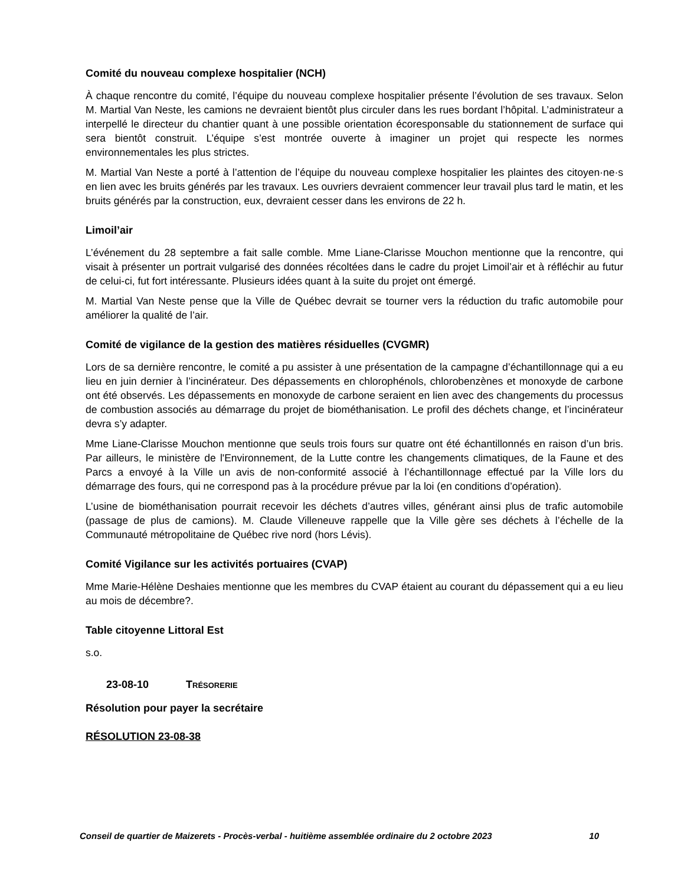Comité du nouveau complexe hospitalier (NCH)
À chaque rencontre du comité, l’équipe du nouveau complexe hospitalier présente l’évolution de ses travaux. Selon M. Martial Van Neste, les camions ne devraient bientôt plus circuler dans les rues bordant l’hôpital. L’administrateur a interpellé le directeur du chantier quant à une possible orientation écoresponsable du stationnement de surface qui sera bientôt construit. L’équipe s’est montrée ouverte à imaginer un projet qui respecte les normes environnementales les plus strictes.
M. Martial Van Neste a porté à l’attention de l’équipe du nouveau complexe hospitalier les plaintes des citoyen·ne·s en lien avec les bruits générés par les travaux. Les ouvriers devraient commencer leur travail plus tard le matin, et les bruits générés par la construction, eux, devraient cesser dans les environs de 22 h.
Limoil’air
L’événement du 28 septembre a fait salle comble. Mme Liane-Clarisse Mouchon mentionne que la rencontre, qui visait à présenter un portrait vulgarisé des données récoltées dans le cadre du projet Limoil’air et à réfléchir au futur de celui-ci, fut fort intéressante. Plusieurs idées quant à la suite du projet ont émergé.
M. Martial Van Neste pense que la Ville de Québec devrait se tourner vers la réduction du trafic automobile pour améliorer la qualité de l’air.
Comité de vigilance de la gestion des matières résiduelles (CVGMR)
Lors de sa dernière rencontre, le comité a pu assister à une présentation de la campagne d’échantillonnage qui a eu lieu en juin dernier à l’incinérateur. Des dépassements en chlorophénols, chlorobenzènes et monoxyde de carbone ont été observés. Les dépassements en monoxyde de carbone seraient en lien avec des changements du processus de combustion associés au démarrage du projet de biométhanisation. Le profil des déchets change, et l’incinérateur devra s’y adapter.
Mme Liane-Clarisse Mouchon mentionne que seuls trois fours sur quatre ont été échantillonnés en raison d’un bris. Par ailleurs, le ministère de l'Environnement, de la Lutte contre les changements climatiques, de la Faune et des Parcs a envoyé à la Ville un avis de non-conformité associé à l’échantillonnage effectué par la Ville lors du démarrage des fours, qui ne correspond pas à la procédure prévue par la loi (en conditions d’opération).
L’usine de biométhanisation pourrait recevoir les déchets d’autres villes, générant ainsi plus de trafic automobile (passage de plus de camions). M. Claude Villeneuve rappelle que la Ville gère ses déchets à l’échelle de la Communauté métropolitaine de Québec rive nord (hors Lévis).
Comité Vigilance sur les activités portuaires (CVAP)
Mme Marie-Hélène Deshaies mentionne que les membres du CVAP étaient au courant du dépassement qui a eu lieu au mois de décembre?.
Table citoyenne Littoral Est
s.o.
23-08-10 TRÉSORERIE
Résolution pour payer la secrétaire
RÉSOLUTION 23-08-38
Conseil de quartier de Maizerets - Procès-verbal - huitième assemblée ordinaire du 2 octobre 2023 10